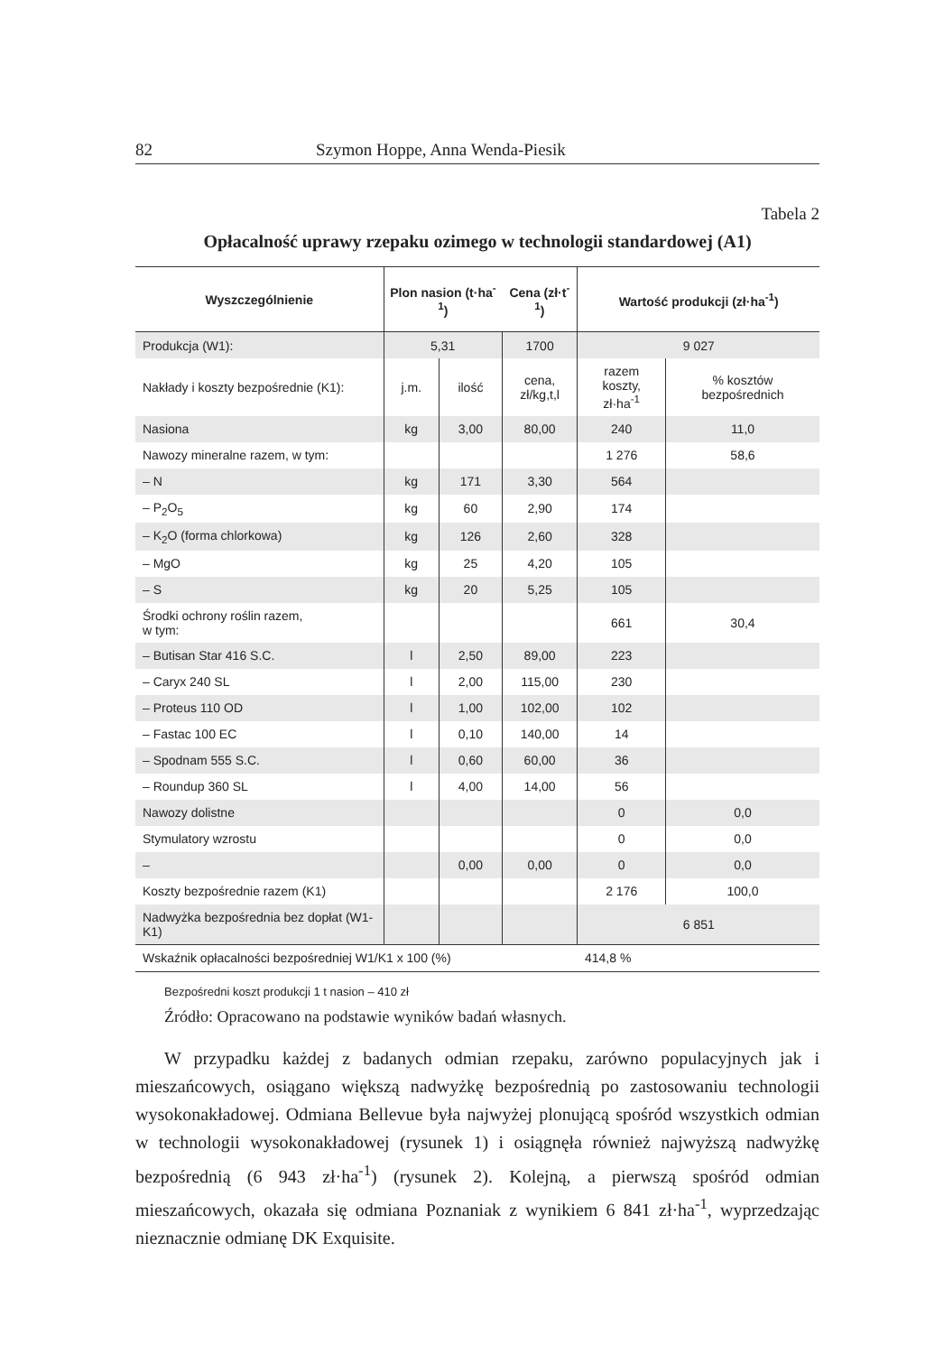82 Szymon Hoppe, Anna Wenda-Piesik
Tabela 2
Opłacalność uprawy rzepaku ozimego w technologii standardowej (A1)
| Wyszczególnienie | Plon nasion (t·ha<sup>-1</sup>) | | Cena (zł·t<sup>-1</sup>) | Wartość produkcji (zł·ha<sup>-1</sup>) | |
| --- | --- | --- | --- | --- | --- |
| Produkcja (W1): | 5,31 | | 1700 | 9 027 | |
| Nakłady i koszty bezpośrednie (K1): | j.m. | ilość | cena, zł/kg,t,l | razem koszty, zł·ha<sup>-1</sup> | % kosztów bezpośrednich |
| Nasiona | kg | 3,00 | 80,00 | 240 | 11,0 |
| Nawozy mineralne razem, w tym: | | | | 1 276 | 58,6 |
| – N | kg | 171 | 3,30 | 564 | |
| – P<sub>2</sub>O<sub>5</sub> | kg | 60 | 2,90 | 174 | |
| – K<sub>2</sub>O (forma chlorkowa) | kg | 126 | 2,60 | 328 | |
| – MgO | kg | 25 | 4,20 | 105 | |
| – S | kg | 20 | 5,25 | 105 | |
| Środki ochrony roślin razem, w tym: | | | | 661 | 30,4 |
| – Butisan Star 416 S.C. | l | 2,50 | 89,00 | 223 | |
| – Caryx 240 SL | l | 2,00 | 115,00 | 230 | |
| – Proteus 110 OD | l | 1,00 | 102,00 | 102 | |
| – Fastac 100 EC | l | 0,10 | 140,00 | 14 | |
| – Spodnam 555 S.C. | l | 0,60 | 60,00 | 36 | |
| – Roundup 360 SL | l | 4,00 | 14,00 | 56 | |
| Nawozy dolistne | | | | 0 | 0,0 |
| Stymulatory wzrostu | | | | 0 | 0,0 |
| – | | 0,00 | 0,00 | 0 | 0,0 |
| Koszty bezpośrednie razem (K1) | | | | 2 176 | 100,0 |
| Nadwyżka bezpośrednia bez dopłat (W1-K1) | | | | 6 851 | |
| Wskaźnik opłacalności bezpośredniej W1/K1 x 100 (%) | | | | 414,8 % | |
Bezpośredni koszt produkcji 1 t nasion – 410 zł
Źródło: Opracowano na podstawie wyników badań własnych.
W przypadku każdej z badanych odmian rzepaku, zarówno populacyjnych jak i mieszańcowych, osiągano większą nadwyżkę bezpośrednią po zastosowaniu technologii wysokonakładowej. Odmiana Bellevue była najwyżej plonującą spośród wszystkich odmian w technologii wysokonakładowej (rysunek 1) i osiągnęła również najwyższą nadwyżkę bezpośrednią (6 943 zł·ha<sup>-1</sup>) (rysunek 2). Kolejną, a pierwszą spośród odmian mieszańcowych, okazała się odmiana Poznaniak z wynikiem 6 841 zł·ha<sup>-1</sup>, wyprzedzając nieznacznie odmianę DK Exquisite.